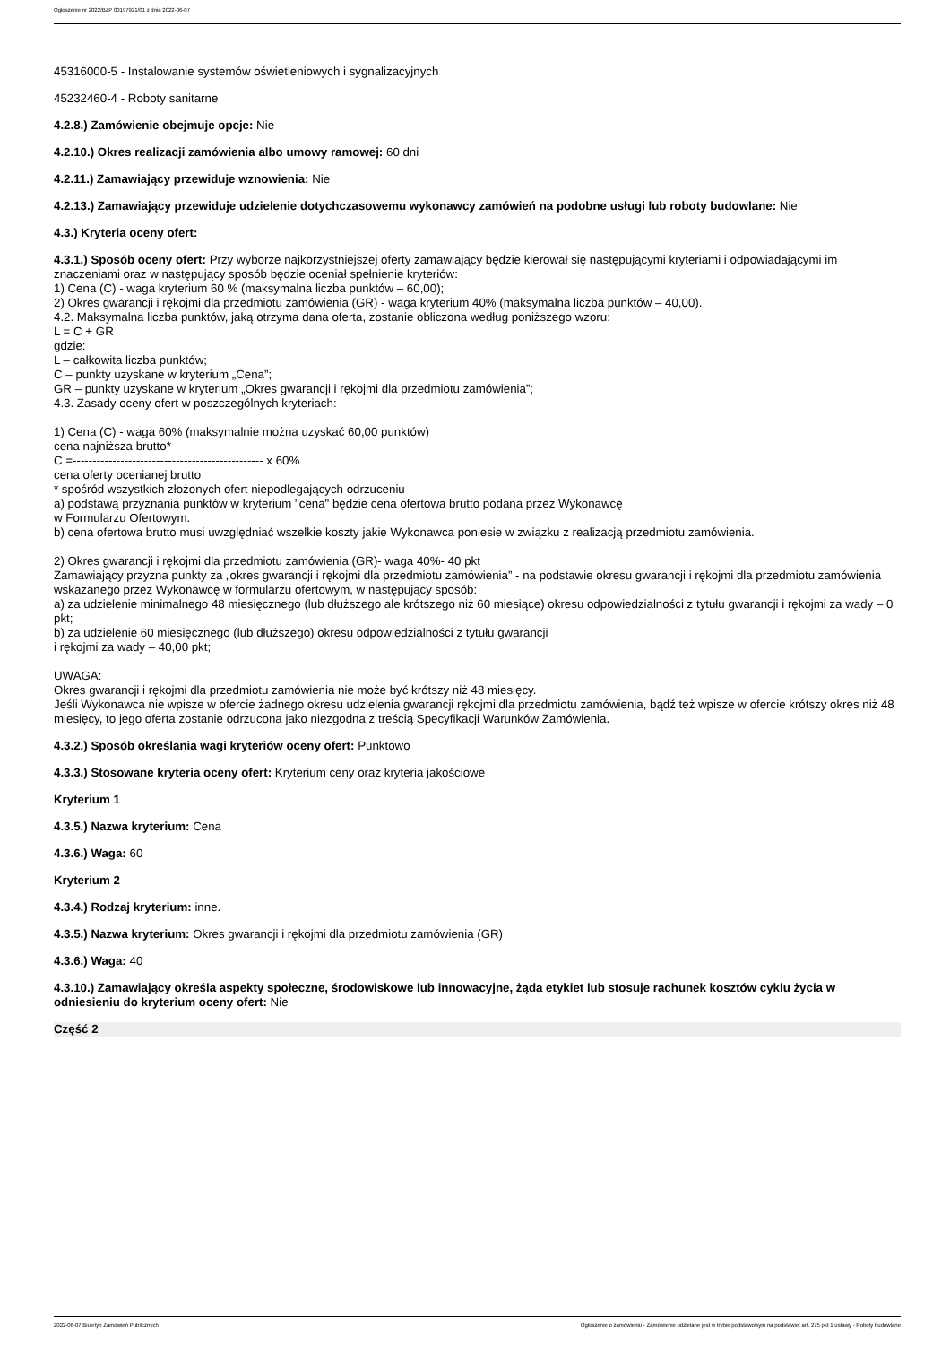Ogłoszenie nr 2022/BZP 00197921/01 z dnia 2022-06-07
45316000-5 - Instalowanie systemów oświetleniowych i sygnalizacyjnych
45232460-4 - Roboty sanitarne
4.2.8.) Zamówienie obejmuje opcje: Nie
4.2.10.) Okres realizacji zamówienia albo umowy ramowej: 60 dni
4.2.11.) Zamawiający przewiduje wznowienia: Nie
4.2.13.) Zamawiający przewiduje udzielenie dotychczasowemu wykonawcy zamówień na podobne usługi lub roboty budowlane: Nie
4.3.) Kryteria oceny ofert:
4.3.1.) Sposób oceny ofert: Przy wyborze najkorzystniejszej oferty zamawiający będzie kierował się następującymi kryteriami i odpowiadającymi im znaczeniami oraz w następujący sposób będzie oceniał spełnienie kryteriów:
1) Cena (C) - waga kryterium 60 % (maksymalna liczba punktów – 60,00);
2) Okres gwarancji i rękojmi dla przedmiotu zamówienia (GR) - waga kryterium 40% (maksymalna liczba punktów – 40,00).
4.2. Maksymalna liczba punktów, jaką otrzyma dana oferta, zostanie obliczona według poniższego wzoru:
L = C + GR
gdzie:
L – całkowita liczba punktów;
C – punkty uzyskane w kryterium „Cena”;
GR – punkty uzyskane w kryterium „Okres gwarancji i rękojmi dla przedmiotu zamówienia”;
4.3. Zasady oceny ofert w poszczególnych kryteriach:
1) Cena (C) - waga 60% (maksymalnie można uzyskać 60,00 punktów)
cena najniższa brutto*
C =------------------------------------------------ x 60%
cena oferty ocenianej brutto
* spośród wszystkich złożonych ofert niepodlegających odrzuceniu
a) podstawą przyznania punktów w kryterium "cena" będzie cena ofertowa brutto podana przez Wykonawcę
w Formularzu Ofertowym.
b) cena ofertowa brutto musi uwzględniać wszelkie koszty jakie Wykonawca poniesie w związku z realizacją przedmiotu zamówienia.
2) Okres gwarancji i rękojmi dla przedmiotu zamówienia (GR)- waga 40%- 40 pkt
Zamawiający przyzna punkty za „okres gwarancji i rękojmi dla przedmiotu zamówienia” - na podstawie okresu gwarancji i rękojmi dla przedmiotu zamówienia wskazanego przez Wykonawcę w formularzu ofertowym, w następujący sposób:
a) za udzielenie minimalnego 48 miesięcznego (lub dłuższego ale krótszego niż 60 miesiące) okresu odpowiedzialności z tytułu gwarancji i rękojmi za wady – 0 pkt;
b) za udzielenie 60 miesięcznego (lub dłuższego) okresu odpowiedzialności z tytułu gwarancji
i rękojmi za wady – 40,00 pkt;
UWAGA:
Okres gwarancji i rękojmi dla przedmiotu zamówienia nie może być krótszy niż 48 miesięcy.
Jeśli Wykonawca nie wpisze w ofercie żadnego okresu udzielenia gwarancji rękojmi dla przedmiotu zamówienia, bądź też wpisze w ofercie krótszy okres niż 48 miesięcy, to jego oferta zostanie odrzucona jako niezgodna z treścią Specyfikacji Warunków Zamówienia.
4.3.2.) Sposób określania wagi kryteriów oceny ofert: Punktowo
4.3.3.) Stosowane kryteria oceny ofert: Kryterium ceny oraz kryteria jakościowe
Kryterium 1
4.3.5.) Nazwa kryterium: Cena
4.3.6.) Waga: 60
Kryterium 2
4.3.4.) Rodzaj kryterium: inne.
4.3.5.) Nazwa kryterium: Okres gwarancji i rękojmi dla przedmiotu zamówienia (GR)
4.3.6.) Waga: 40
4.3.10.) Zamawiający określa aspekty społeczne, środowiskowe lub innowacyjne, żąda etykiet lub stosuje rachunek kosztów cyklu życia w odniesieniu do kryterium oceny ofert: Nie
Część 2
2022-06-07 Biuletyn Zamówień Publicznych Ogłoszenie o zamówieniu - Zamówienie udzielane jest w trybie podstawowym na podstawie: art. 275 pkt 1 ustawy - Roboty budowlane